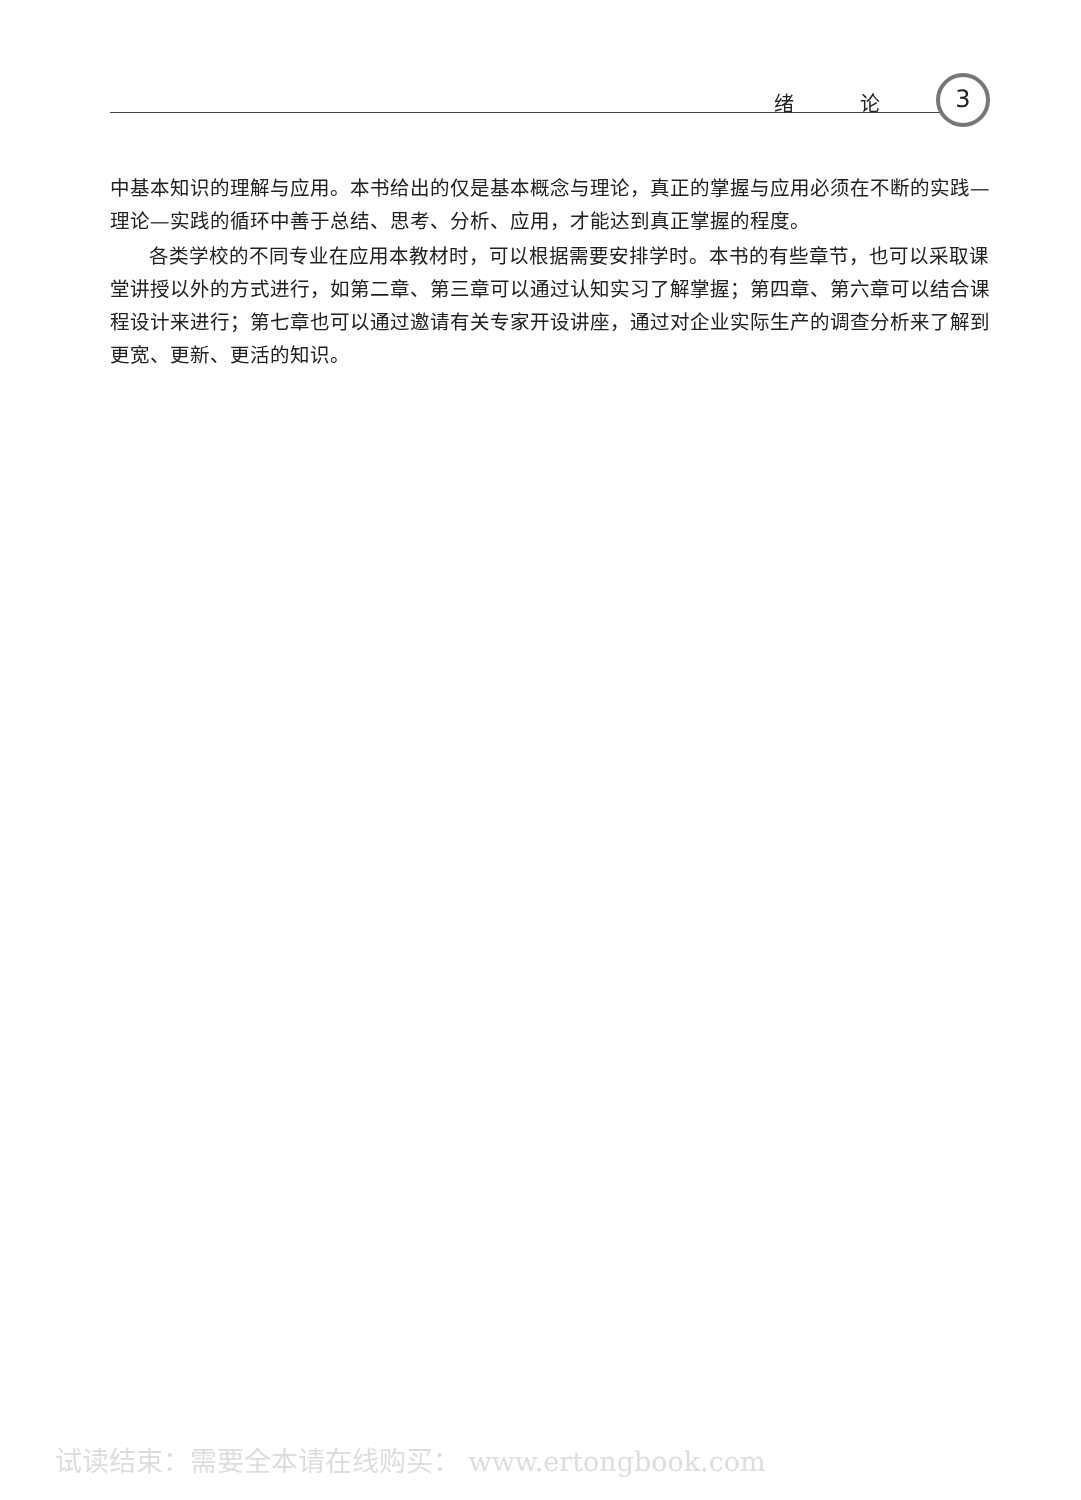绪 论 3
中基本知识的理解与应用。本书给出的仅是基本概念与理论，真正的掌握与应用必须在不断的实践—理论—实践的循环中善于总结、思考、分析、应用，才能达到真正掌握的程度。
各类学校的不同专业在应用本教材时，可以根据需要安排学时。本书的有些章节，也可以采取课堂讲授以外的方式进行，如第二章、第三章可以通过认知实习了解掌握；第四章、第六章可以结合课程设计来进行；第七章也可以通过邀请有关专家开设讲座，通过对企业实际生产的调查分析来了解到更宽、更新、更活的知识。
试读结束：需要全本请在线购买： www.ertongbook.com